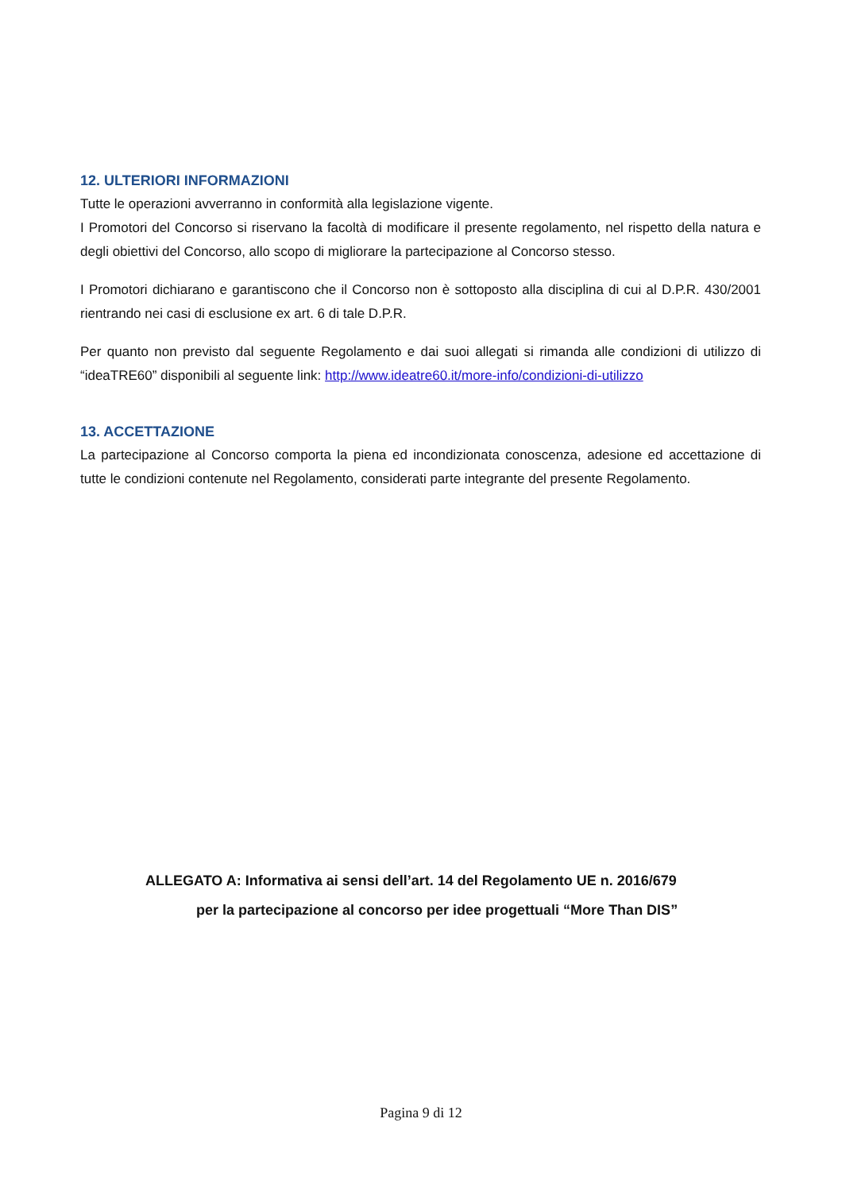12. ULTERIORI INFORMAZIONI
Tutte le operazioni avverranno in conformità alla legislazione vigente.
I Promotori del Concorso si riservano la facoltà di modificare il presente regolamento, nel rispetto della natura e degli obiettivi del Concorso, allo scopo di migliorare la partecipazione al Concorso stesso.
I Promotori dichiarano e garantiscono che il Concorso non è sottoposto alla disciplina di cui al D.P.R. 430/2001 rientrando nei casi di esclusione ex art. 6 di tale D.P.R.
Per quanto non previsto dal seguente Regolamento e dai suoi allegati si rimanda alle condizioni di utilizzo di “ideaTRE60” disponibili al seguente link: http://www.ideatre60.it/more-info/condizioni-di-utilizzo
13. ACCETTAZIONE
La partecipazione al Concorso comporta la piena ed incondizionata conoscenza, adesione ed accettazione di tutte le condizioni contenute nel Regolamento, considerati parte integrante del presente Regolamento.
ALLEGATO A: Informativa ai sensi dell’art. 14 del Regolamento UE n. 2016/679
per la partecipazione al concorso per idee progettuali “More Than DIS”
Pagina 9 di 12